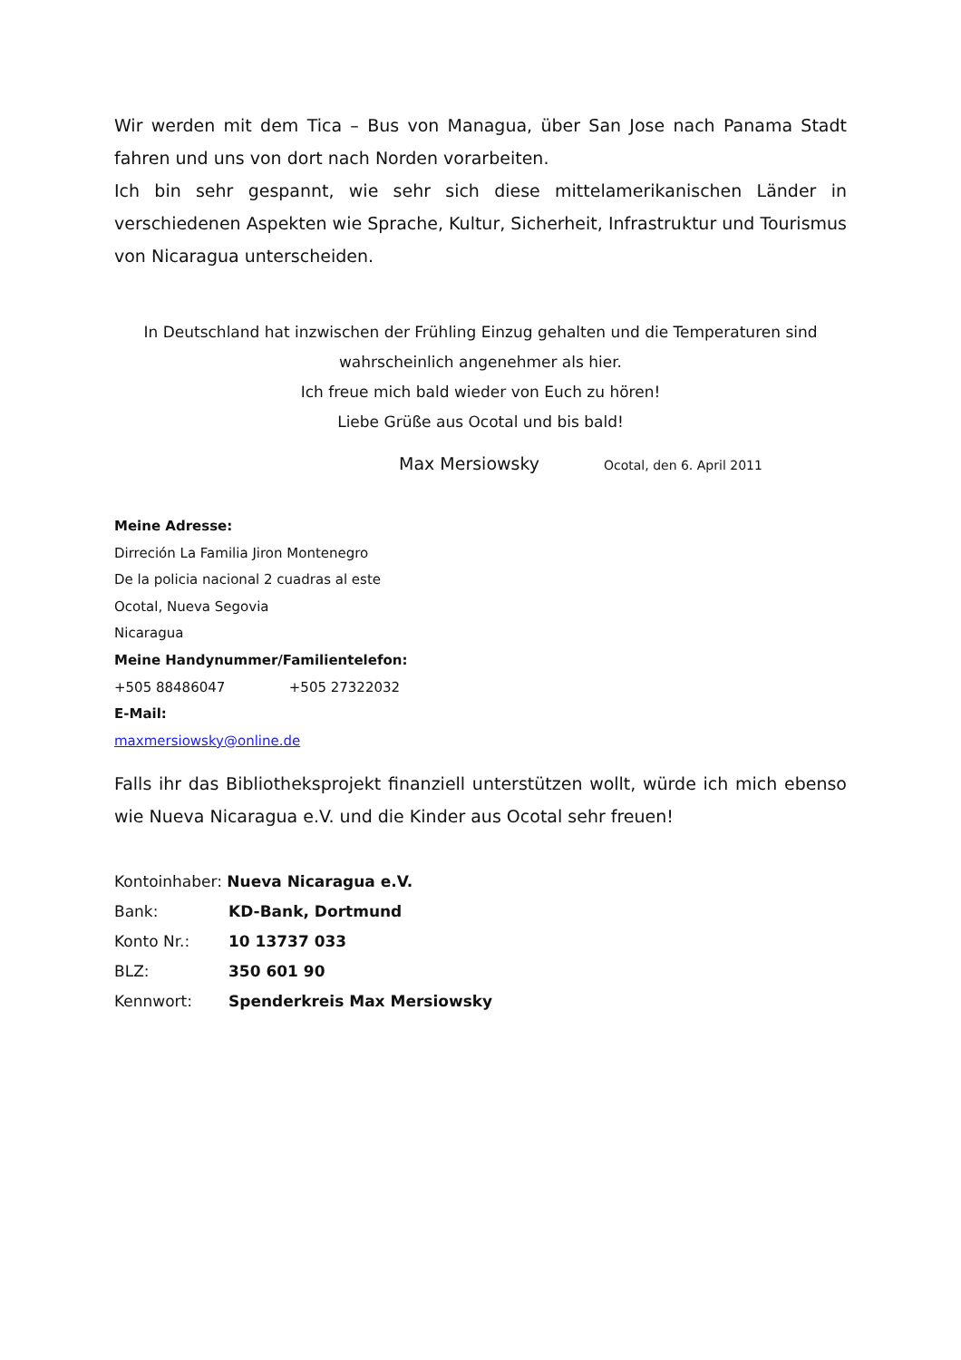Wir werden mit dem Tica – Bus von Managua, über San Jose nach Panama Stadt fahren und uns von dort nach Norden vorarbeiten.
Ich bin sehr gespannt, wie sehr sich diese mittelamerikanischen Länder in verschiedenen Aspekten wie Sprache, Kultur, Sicherheit, Infrastruktur und Tourismus von Nicaragua unterscheiden.
In Deutschland hat inzwischen der Frühling Einzug gehalten und die Temperaturen sind
wahrscheinlich angenehmer als hier.
Ich freue mich bald wieder von Euch zu hören!
Liebe Grüße aus Ocotal und bis bald!
Max Mersiowsky Ocotal, den 6. April 2011
Meine Adresse:
Dirreción La Familia Jiron Montenegro
De la policia nacional 2 cuadras al este
Ocotal, Nueva Segovia
Nicaragua
Meine Handynummer/Familientelefon:
+505 88486047 +505 27322032
E-Mail:
maxmersiowsky@online.de
Falls ihr das Bibliotheksprojekt finanziell unterstützen wollt, würde ich mich ebenso wie Nueva Nicaragua e.V. und die Kinder aus Ocotal sehr freuen!
| Kontoinhaber: Nueva Nicaragua e.V. | |
| Bank: | KD-Bank, Dortmund |
| Konto Nr.: | 10 13737 033 |
| BLZ: | 350 601 90 |
| Kennwort: | Spenderkreis Max Mersiowsky |